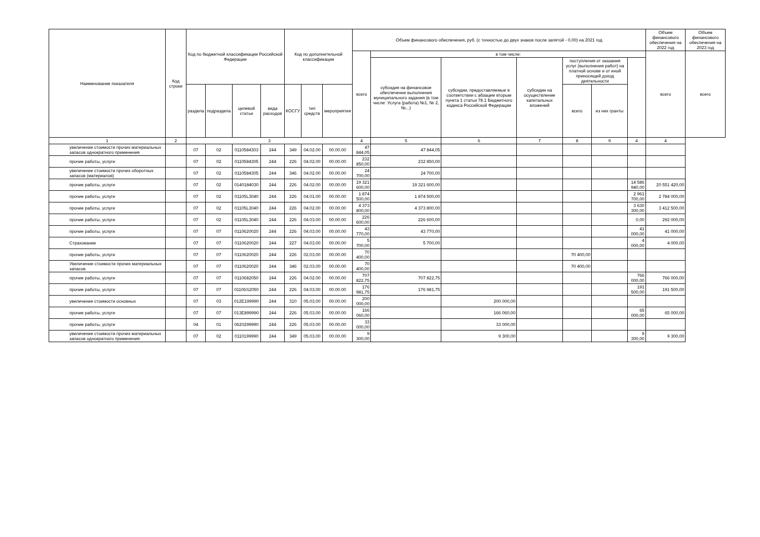| Наименование показателя | Код строки | Код по бюджетной классификации Российской Федерации | | | | Код по дополнительной классификации | | | Объем финансового обеспечения, руб. (с точностью до двух знаков после запятой - 0,00) на 2021 год | | | | | | | Объем финансового обеспечения на 2022 год | Объем финансового обеспечения на 2023 год |
| --- | --- | --- | --- | --- | --- | --- | --- | --- | --- | --- | --- | --- | --- | --- | --- | --- | --- |
| | | | | | | | | | всего | в том числе: | | | | | | всего | всего |
| | | | | | | | | | | субсидия на финансовое обеспечение выполнения муниципального задания (в том числе: Услуга (работа) №1, № 2, №...) | субсидии, предоставляемые в соответствии с абзацем вторым пункта 1 статьи 78.1 Бюджетного кодекса Российской Федерации | субсидии на осуществление капитальных вложений | поступления от оказания услуг (выполнения работ) на платной основе и от иной приносящей доход деятельности | | | | |
| | | раздела | подраздела | целевой статьи | вида расходов | КОСГУ | тип средств | мероприятия | | | | | всего | из них гранты | | | |
| 1 | 2 | 3 | | | | | | | 4 | 5 | 6 | 7 | 8 | 9 | 4 | 4 | |
| увеличение стоимости прочих материальных запасов однократного применения | | 07 | 02 | 0110584303 | 244 | 349 | 04.02.00 | 00.00.00 | 47 844,05 | 47 844,05 | | | | | | | |
| прочие работы, услуги | | 07 | 02 | 0110584305 | 244 | 226 | 04.02.00 | 00.00.00 | 232 850,00 | 232 850,00 | | | | | | | |
| увеличение стоимости прочих оборотных запасов (материалов) | | 07 | 02 | 0110584305 | 244 | 346 | 04.02.00 | 00.00.00 | 24 700,00 | 24 700,00 | | | | | | | |
| прочие работы, услуги | | 07 | 02 | 0140184030 | 244 | 226 | 04.02.00 | 00.00.00 | 19 321 600,00 | 19 321 600,00 | | | | | 14 586 940,00 | 20 551 420,00 | |
| прочие работы, услуги | | 07 | 02 | 01105L3040 | 244 | 226 | 04.01.00 | 00.00.00 | 1 874 500,00 | 1 874 500,00 | | | | | 2 961 700,00 | 2 784 000,00 | |
| прочие работы, услуги | | 07 | 02 | 01105L3040 | 244 | 226 | 04.02.00 | 00.00.00 | 4 373 800,00 | 4 373 800,00 | | | | | 3 630 300,00 | 3 412 500,00 | |
| прочие работы, услуги | | 07 | 02 | 01105L3040 | 244 | 226 | 04.03.00 | 00.00.00 | 226 600,00 | 226 600,00 | | | | | 0,00 | 292 000,00 | |
| прочие работы, услуги | | 07 | 07 | 0110620020 | 244 | 226 | 04.03.00 | 00.00.00 | 43 770,00 | 43 770,00 | | | | | 41 000,00 | 41 000,00 | |
| Страхование | | 07 | 07 | 0110620020 | 244 | 227 | 04.03.00 | 00.00.00 | 5 700,00 | 5 700,00 | | | | | 4 000,00 | 4 000,00 | |
| прочие работы, услуги | | 07 | 07 | 0110620020 | 244 | 226 | 02.03.00 | 00.00.00 | 70 400,00 | | | | 70 400,00 | | | | |
| Увеличение стоимости прочих материальных запасов | | 07 | 07 | 0110620020 | 244 | 346 | 02.03.00 | 00.00.00 | 70 400,00 | | | | 70 400,00 | | | | |
| прочие работы, услуги | | 07 | 07 | 0110682050 | 244 | 226 | 04.02.00 | 00.00.00 | 707 822,75 | 707 822,75 | | | | | 766 000,00 | 766 000,00 | |
| прочие работы, услуги | | 07 | 07 | 01106S2050 | 244 | 226 | 04.03.00 | 00.00.00 | 176 981,75 | 176 981,75 | | | | | 191 500,00 | 191 500,00 | |
| увеличение стоимости основных | | 07 | 03 | 012E199990 | 244 | 310 | 05.03.00 | 00.00.00 | 200 000,00 | | 200 000,00 | | | | | | |
| прочие работы, услуги | | 07 | 07 | 013E899990 | 244 | 226 | 05.03.00 | 00.00.00 | 166 060,00 | | 166 060,00 | | | | 65 000,00 | 65 000,00 | |
| прочие работы, услуги | | 04 | 01 | 0620299990 | 244 | 226 | 05.03.00 | 00.00.00 | 33 000,00 | | 33 000,00 | | | | | | |
| увеличение стоимости прочих материальных запасов однократного применения | | 07 | 02 | 0110199990 | 244 | 349 | 05.03.00 | 00.00.00 | 9 300,00 | | 9 300,00 | | | | 9 300,00 | 9 300,00 | |